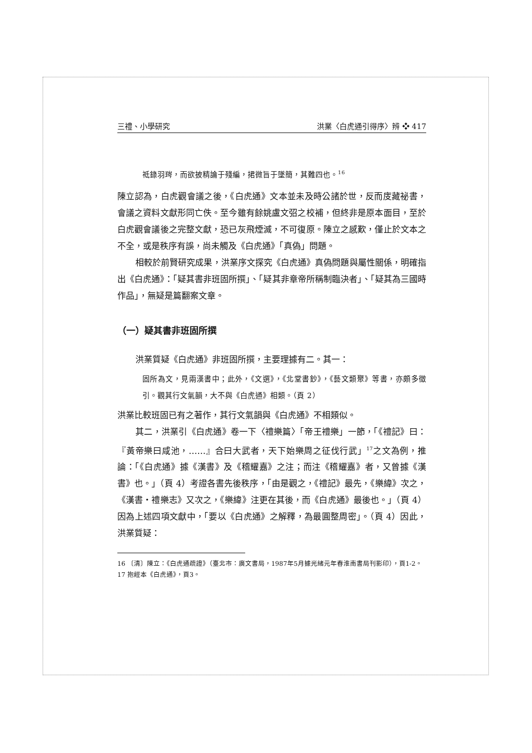三禮、小學研究 洪業〈白虎通引得序〉辨 ❖ 417
祗錄羽琌，而欲披精論于殘編，捃微旨于墜簡，其難四也。<sup>16</sup>
陳立認為，白虎觀會議之後，《白虎通》文本並未及時公諸於世，反而庋藏祕書，會議之資料文獻形同亡佚。至今雖有餘姚盧文弨之校補，但終非是原本面目，至於白虎觀會議後之完整文獻，恐已灰飛煙滅，不可復原。陳立之感歎，僅止於文本之不全，或是秩序有誤，尚未觸及《白虎通》「真偽」問題。
相較於前賢研究成果，洪業序文探究《白虎通》真偽問題與屬性關係，明確指出《白虎通》：「疑其書非班固所撰」、「疑其非章帝所稱制臨決者」、「疑其為三國時作品」，無疑是篇翻案文章。
（一）疑其書非班固所撰
洪業質疑《白虎通》非班固所撰，主要理據有二。其一：
固所為文，見兩漢書中；此外，《文選》，《北堂書鈔》，《藝文類聚》等書，亦頗多徵引。觀其行文氣韻，大不與《白虎通》相類。（頁 2）
洪業比較班固已有之著作，其行文氣韻與《白虎通》不相類似。
其二，洪業引《白虎通》卷一下〈禮樂篇〉「帝王禮樂」一節，「《禮記》曰：『黃帝樂曰咸池，……』合曰大武者，天下始樂周之征伐行武」<sup>17</sup>之文為例，推論：「《白虎通》據《漢書》及《稽耀嘉》之注；而注《稽耀嘉》者，又曾據《漢書》也。」（頁 4）考證各書先後秩序，「由是觀之，《禮記》最先，《樂緯》次之，《漢書・禮樂志》又次之，《樂緯》注更在其後，而《白虎通》最後也。」（頁 4）因為上述四項文獻中，「要以《白虎通》之解釋，為最圓整周密」。（頁 4）因此，洪業質疑：
16 〔清〕陳立：《白虎通疏證》（臺北市：廣文書局，1987年5月據光緒元年春淮南書局刊影印），頁1-2。
17 抱經本《白虎通》，頁3。